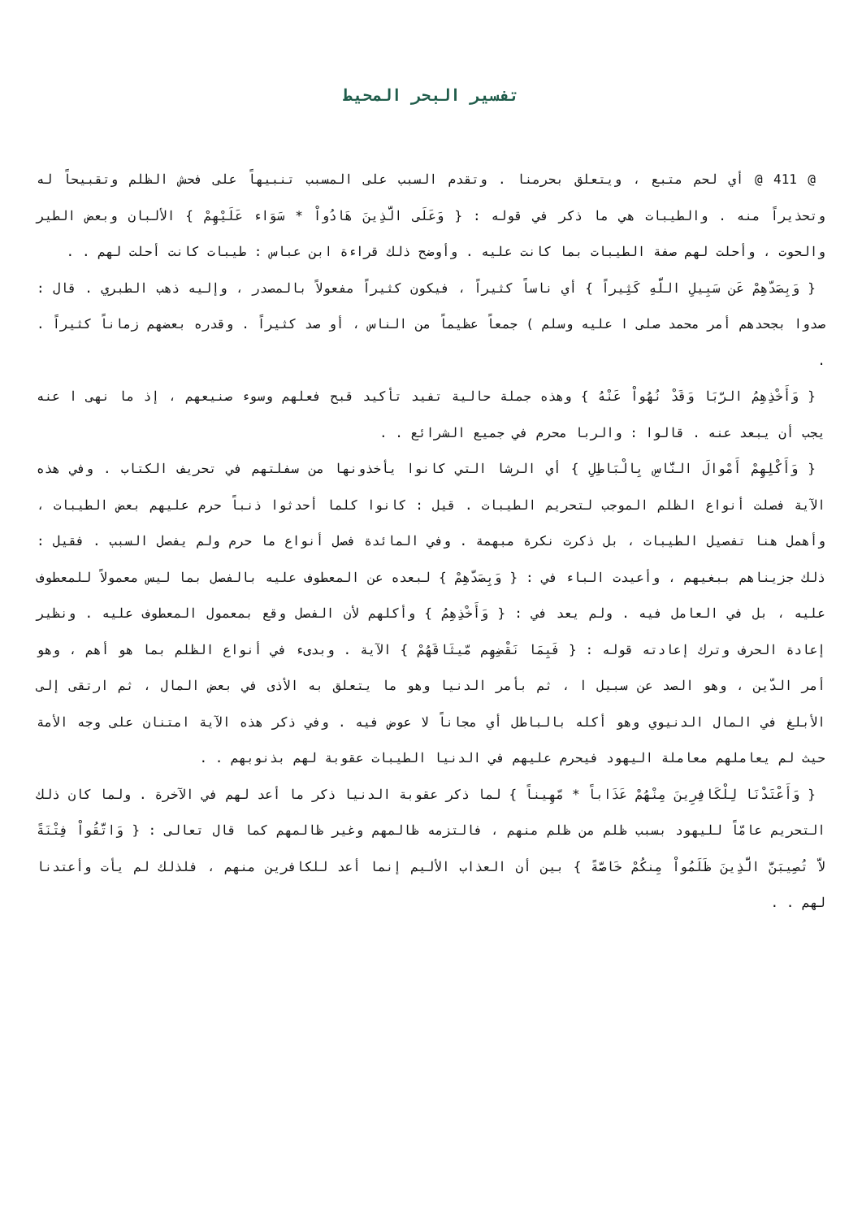تفسير البحر المحيط
@ 411 @ أي لحم متبع ، ويتعلق بحرمنا . وتقدم السبب على المسبب تنبيهاً على فحش الظلم وتقبيحاً له وتحذيراً منه . والطيبات هي ما ذكر في قوله : { وَعَلَى الَّذِينَ هَادُواْ * سَوَاء عَلَيْهِمْ } الألبان وبعض الطير والحوت ، وأحلت لهم صفة الطيبات بما كانت عليه . وأوضح ذلك قراءة ابن عباس : طيبات كانت أحلت لهم . .
{ وَبِصَدّهِمْ عَن سَبِيلِ اللَّهِ كَثِيراً } أي ناساً كثيراً ، فيكون كثيراً مفعولاً بالمصدر ، وإليه ذهب الطبري . قال : صدوا بجحدهم أمر محمد صلى ا عليه وسلم ) جمعاً عظيماً من الناس ، أو صد كثيراً . وقدره بعضهم زماناً كثيراً . .
{ وَأَخْذِهِمُ الرّبَا وَقَدْ نُهُواْ عَنْهُ } وهذه جملة حالية تفيد تأكيد قبح فعلهم وسوء صنيعهم ، إذ ما نهى ا عنه يجب أن يبعد عنه . قالوا : والربا محرم في جميع الشرائع . .
{ وَأَكْلِهِمْ أَمْوالَ النَّاسِ بِالْبَاطِلِ } أي الرشا التي كانوا يأخذونها من سفلتهم في تحريف الكتاب . وفي هذه الآية فصلت أنواع الظلم الموجب لتحريم الطيبات . قيل : كانوا كلما أحدثوا ذنباً حرم عليهم بعض الطيبات ، وأهمل هنا تفصيل الطيبات ، بل ذكرت نكرة مبهمة . وفي المائدة فصل أنواع ما حرم ولم يفصل السبب . فقيل : ذلك جزيناهم ببغيهم ، وأعيدت الباء في : { وَبِصَدّهِمْ } لبعده عن المعطوف عليه بالفصل بما ليس معمولاً للمعطوف عليه ، بل في العامل فيه . ولم يعد في : { وَأَخْذِهِمُ } وأكلهم لأن الفصل وقع بمعمول المعطوف عليه . ونظير إعادة الحرف وترك إعادته قوله : { فَبِمَا نَقْضِهِم مّيثَاقَهُمْ } الآية . وبدىء في أنواع الظلم بما هو أهم ، وهو أمر الدّين ، وهو الصد عن سبيل ا ، ثم بأمر الدنيا وهو ما يتعلق به الأذى في بعض المال ، ثم ارتقى إلى الأبلغ في المال الدنيوي وهو أكله بالباطل أي مجاناً لا عوض فيه . وفي ذكر هذه الآية امتنان على وجه الأمة حيث لم يعاملهم معاملة اليهود فيحرم عليهم في الدنيا الطيبات عقوبة لهم بذنوبهم . .
{ وَأَعْتَدْنَا لِلْكَافِرِينَ مِنْهُمْ عَذَاباً * مّهِيناً } لما ذكر عقوبة الدنيا ذكر ما أعد لهم في الآخرة . ولما كان ذلك التحريم عامّاً لليهود بسبب ظلم من ظلم منهم ، فالتزمه ظالمهم وغير ظالمهم كما قال تعالى : { وَاتَّقُواْ فِتْنَةً لاَّ تُصِيبَنَّ الَّذِينَ ظَلَمُواْ مِنكُمْ خَاصَّةً } بين أن العذاب الأليم إنما أعد للكافرين منهم ، فلذلك لم يأت وأعتدنا لهم . .